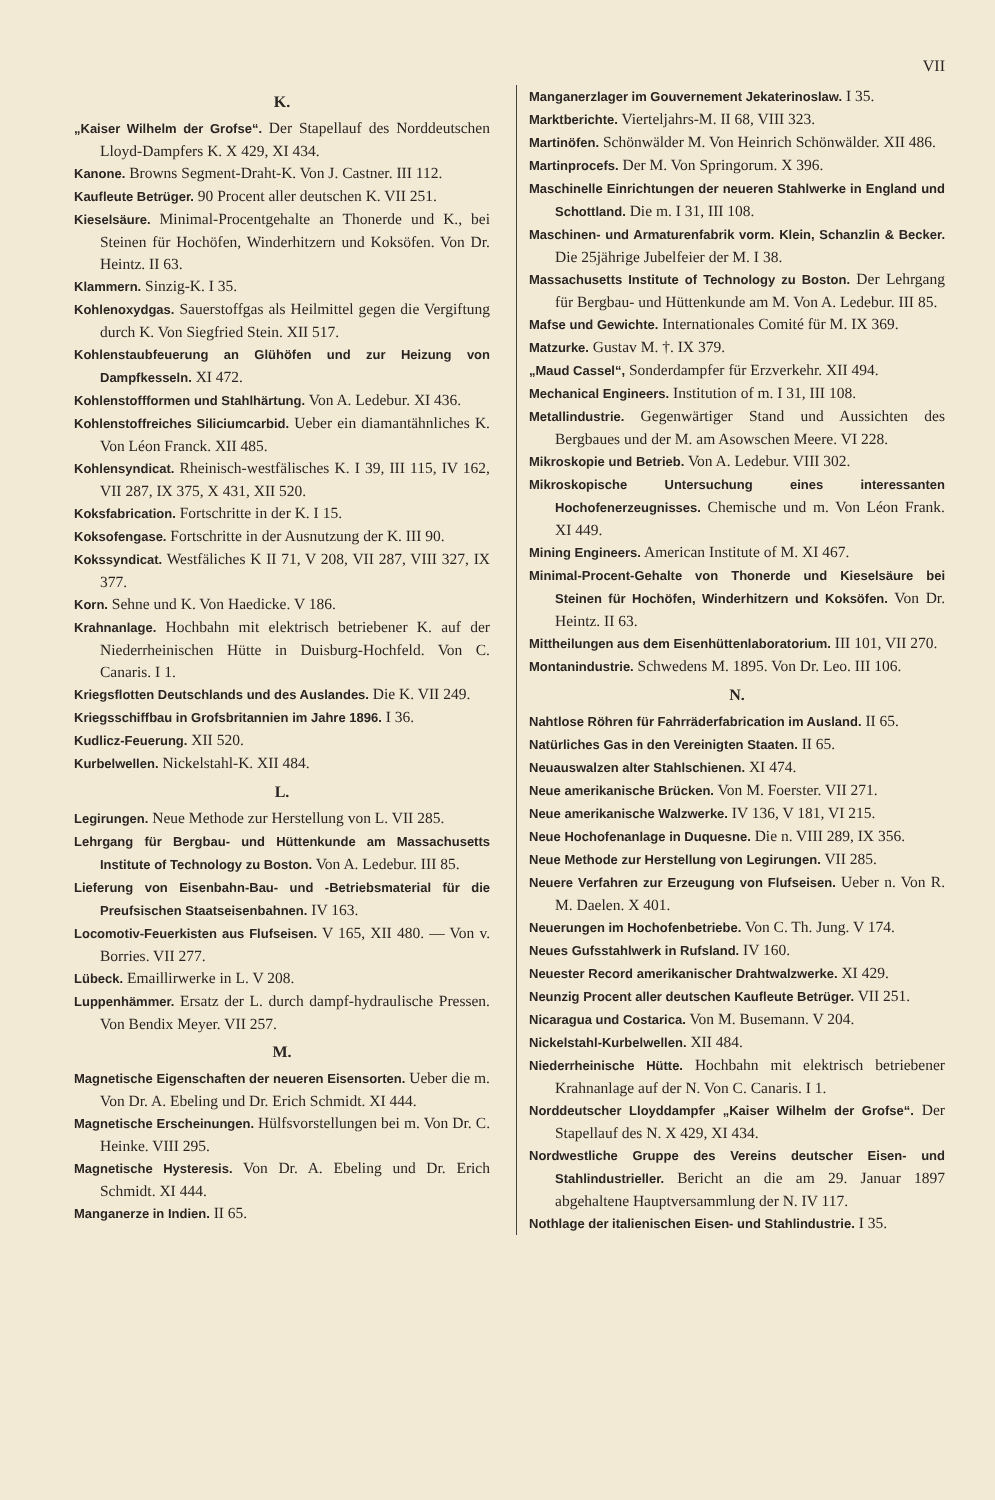VII
K.
„Kaiser Wilhelm der Grofse“. Der Stapellauf des Norddeutschen Lloyd-Dampfers K. X 429, XI 434.
Kanone. Browns Segment-Draht-K. Von J. Castner. III 112.
Kaufleute Betrüger. 90 Procent aller deutschen K. VII 251.
Kieselsäure. Minimal-Procentgehalte an Thonerde und K., bei Steinen für Hochöfen, Winderhitzern und Koksöfen. Von Dr. Heintz. II 63.
Klammern. Sinzig-K. I 35.
Kohlenoxydgas. Sauerstoffgas als Heilmittel gegen die Vergiftung durch K. Von Siegfried Stein. XII 517.
Kohlenstaubfeuerung an Glühöfen und zur Heizung von Dampfkesseln. XI 472.
Kohlenstoffformen und Stahlhärtung. Von A. Ledebur. XI 436.
Kohlenstoffreiches Siliciumcarbid. Ueber ein diamantähnliches K. Von Léon Franck. XII 485.
Kohlensyndicat. Rheinisch-westfälisches K. I 39, III 115, IV 162, VII 287, IX 375, X 431, XII 520.
Koksfabrication. Fortschritte in der K. I 15.
Koksofengase. Fortschritte in der Ausnutzung der K. III 90.
Kokssyndicat. Westfäliches K II 71, V 208, VII 287, VIII 327, IX 377.
Korn. Sehne und K. Von Haedicke. V 186.
Krahnanlage. Hochbahn mit elektrisch betriebener K. auf der Niederrheinischen Hütte in Duisburg-Hochfeld. Von C. Canaris. I 1.
Kriegsflotten Deutschlands und des Auslandes. Die K. VII 249.
Kriegsschiffbau in Grofsbritannien im Jahre 1896. I 36.
Kudlicz-Feuerung. XII 520.
Kurbelwellen. Nickelstahl-K. XII 484.
L.
Legirungen. Neue Methode zur Herstellung von L. VII 285.
Lehrgang für Bergbau- und Hüttenkunde am Massachusetts Institute of Technology zu Boston. Von A. Ledebur. III 85.
Lieferung von Eisenbahn-Bau- und -Betriebsmaterial für die Preufsischen Staatseisenbahnen. IV 163.
Locomotiv-Feuerkisten aus Flufseisen. V 165, XII 480. — Von v. Borries. VII 277.
Lübeck. Emaillirwerke in L. V 208.
Luppenhämmer. Ersatz der L. durch dampf-hydraulische Pressen. Von Bendix Meyer. VII 257.
M.
Magnetische Eigenschaften der neueren Eisensorten. Ueber die m. Von Dr. A. Ebeling und Dr. Erich Schmidt. XI 444.
Magnetische Erscheinungen. Hülfsvorstellungen bei m. Von Dr. C. Heinke. VIII 295.
Magnetische Hysteresis. Von Dr. A. Ebeling und Dr. Erich Schmidt. XI 444.
Manganerze in Indien. II 65.
Manganerzlager im Gouvernement Jekaterinoslaw. I 35.
Marktberichte. Vierteljahrs-M. II 68, VIII 323.
Martinöfen. Schönwälder M. Von Heinrich Schönwälder. XII 486.
Martinprocefs. Der M. Von Springorum. X 396.
Maschinelle Einrichtungen der neueren Stahlwerke in England und Schottland. Die m. I 31, III 108.
Maschinen- und Armaturenfabrik vorm. Klein, Schanzlin & Becker. Die 25jährige Jubelfeier der M. I 38.
Massachusetts Institute of Technology zu Boston. Der Lehrgang für Bergbau- und Hüttenkunde am M. Von A. Ledebur. III 85.
Mafse und Gewichte. Internationales Comité für M. IX 369.
Matzurke. Gustav M. †. IX 379.
„Maud Cassel“, Sonderdampfer für Erzverkehr. XII 494.
Mechanical Engineers. Institution of m. I 31, III 108.
Metallindustrie. Gegenwärtiger Stand und Aussichten des Bergbaues und der M. am Asowschen Meere. VI 228.
Mikroskopie und Betrieb. Von A. Ledebur. VIII 302.
Mikroskopische Untersuchung eines interessanten Hochofenerzeugnisses. Chemische und m. Von Léon Frank. XI 449.
Mining Engineers. American Institute of M. XI 467.
Minimal-Procent-Gehalte von Thonerde und Kieselsäure bei Steinen für Hochöfen, Winderhitzern und Koksöfen. Von Dr. Heintz. II 63.
Mittheilungen aus dem Eisenhüttenlaboratorium. III 101, VII 270.
Montanindustrie. Schwedens M. 1895. Von Dr. Leo. III 106.
N.
Nahtlose Röhren für Fahrräderfabrication im Ausland. II 65.
Natürliches Gas in den Vereinigten Staaten. II 65.
Neuauswalzen alter Stahlschienen. XI 474.
Neue amerikanische Brücken. Von M. Foerster. VII 271.
Neue amerikanische Walzwerke. IV 136, V 181, VI 215.
Neue Hochofenanlage in Duquesne. Die n. VIII 289, IX 356.
Neue Methode zur Herstellung von Legirungen. VII 285.
Neuere Verfahren zur Erzeugung von Flufseisen. Ueber n. Von R. M. Daelen. X 401.
Neuerungen im Hochofenbetriebe. Von C. Th. Jung. V 174.
Neues Gufsstahlwerk in Rufsland. IV 160.
Neuester Record amerikanischer Drahtwalzwerke. XI 429.
Neunzig Procent aller deutschen Kaufleute Betrüger. VII 251.
Nicaragua und Costarica. Von M. Busemann. V 204.
Nickelstahl-Kurbelwellen. XII 484.
Niederrheinische Hütte. Hochbahn mit elektrisch betriebener Krahnanlage auf der N. Von C. Canaris. I 1.
Norddeutscher Lloyddampfer „Kaiser Wilhelm der Grofse“. Der Stapellauf des N. X 429, XI 434.
Nordwestliche Gruppe des Vereins deutscher Eisen- und Stahlindustrieller. Bericht an die am 29. Januar 1897 abgehaltene Hauptversammlung der N. IV 117.
Nothlage der italienischen Eisen- und Stahlindustrie. I 35.